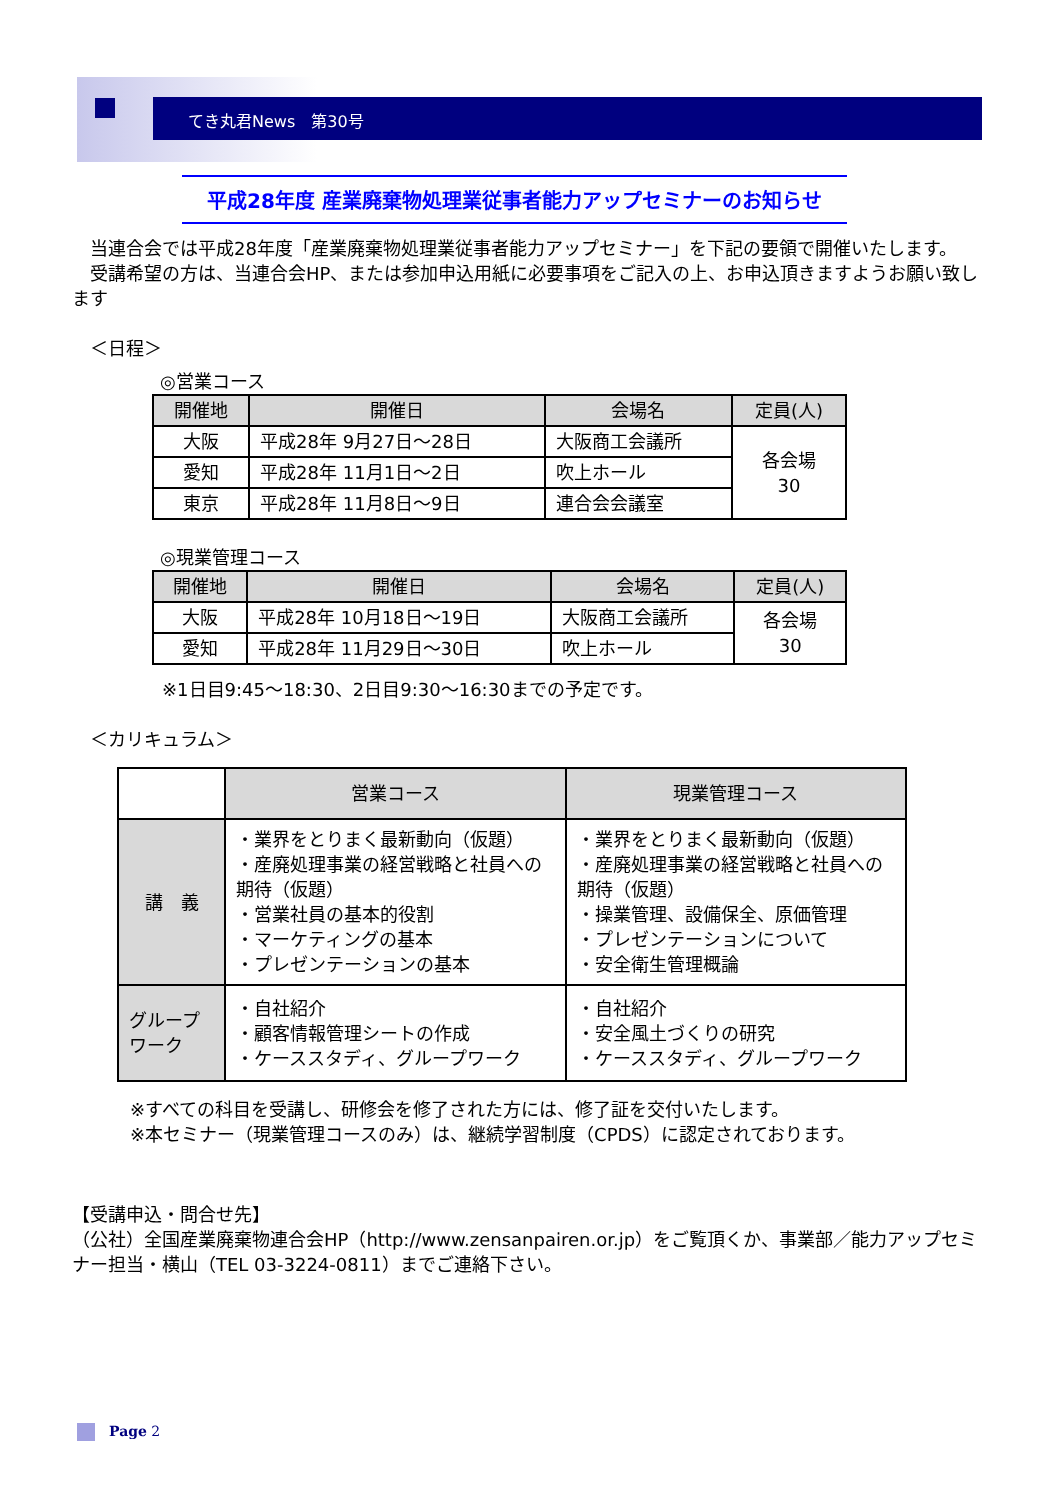てき丸君News　第30号
平成28年度 産業廃棄物処理業従事者能力アップセミナーのお知らせ
　当連合会では平成28年度「産業廃棄物処理業従事者能力アップセミナー」を下記の要領で開催いたします。
　受講希望の方は、当連合会HP、または参加申込用紙に必要事項をご記入の上、お申込頂きますようお願い致します
　＜日程＞
◎営業コース
| 開催地 | 開催日 | 会場名 | 定員(人) |
| --- | --- | --- | --- |
| 大阪 | 平成28年 9月27日～28日 | 大阪商工会議所 | 各会場 30 |
| 愛知 | 平成28年 11月1日～2日 | 吹上ホール | |
| 東京 | 平成28年 11月8日～9日 | 連合会会議室 | |
◎現業管理コース
| 開催地 | 開催日 | 会場名 | 定員(人) |
| --- | --- | --- | --- |
| 大阪 | 平成28年 10月18日～19日 | 大阪商工会議所 | 各会場 30 |
| 愛知 | 平成28年 11月29日～30日 | 吹上ホール | |
※1日目9:45～18:30、2日目9:30～16:30までの予定です。
　＜カリキュラム＞
| | 営業コース | 現業管理コース |
| 講 義 | ・業界をとりまく最新動向（仮題） ・産廃処理事業の経営戦略と社員への期待（仮題） ・営業社員の基本的役割 ・マーケティングの基本 ・プレゼンテーションの基本 | ・業界をとりまく最新動向（仮題） ・産廃処理事業の経営戦略と社員への期待（仮題） ・操業管理、設備保全、原価管理 ・プレゼンテーションについて ・安全衛生管理概論 |
| グループワーク | ・自社紹介 ・顧客情報管理シートの作成 ・ケーススタディ、グループワーク | ・自社紹介 ・安全風土づくりの研究 ・ケーススタディ、グループワーク |
※すべての科目を受講し、研修会を修了された方には、修了証を交付いたします。
※本セミナー（現業管理コースのみ）は、継続学習制度（CPDS）に認定されております。
【受講申込・問合せ先】
（公社）全国産業廃棄物連合会HP（http://www.zensanpairen.or.jp）をご覧頂くか、事業部／能力アップセミナー担当・横山（TEL 03-3224-0811）までご連絡下さい。
Page 2